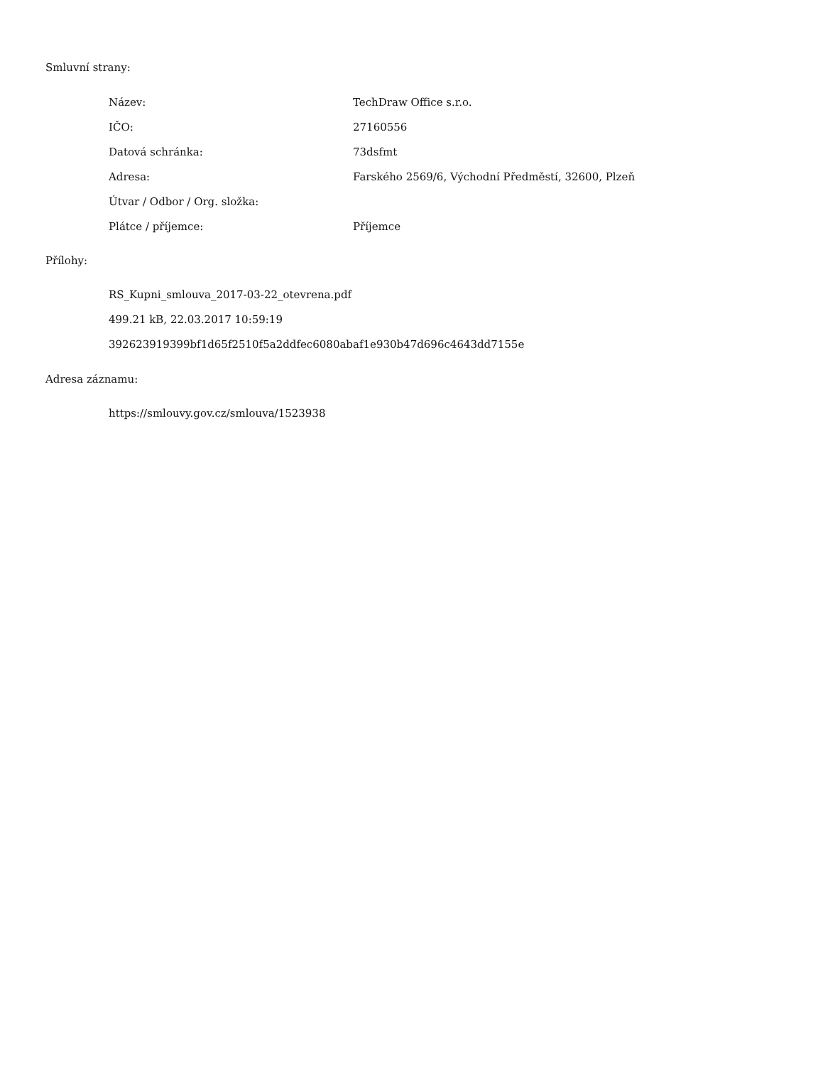Smluvní strany:
| Název: | TechDraw Office s.r.o. |
| IČO: | 27160556 |
| Datová schránka: | 73dsfmt |
| Adresa: | Farského 2569/6, Východní Předměstí, 32600, Plzeň |
| Útvar / Odbor / Org. složka: | |
| Plátce / příjemce: | Příjemce |
Přílohy:
RS_Kupni_smlouva_2017-03-22_otevrena.pdf
499.21 kB, 22.03.2017 10:59:19
392623919399bf1d65f2510f5a2ddfec6080abaf1e930b47d696c4643dd7155e
Adresa záznamu:
https://smlouvy.gov.cz/smlouva/1523938